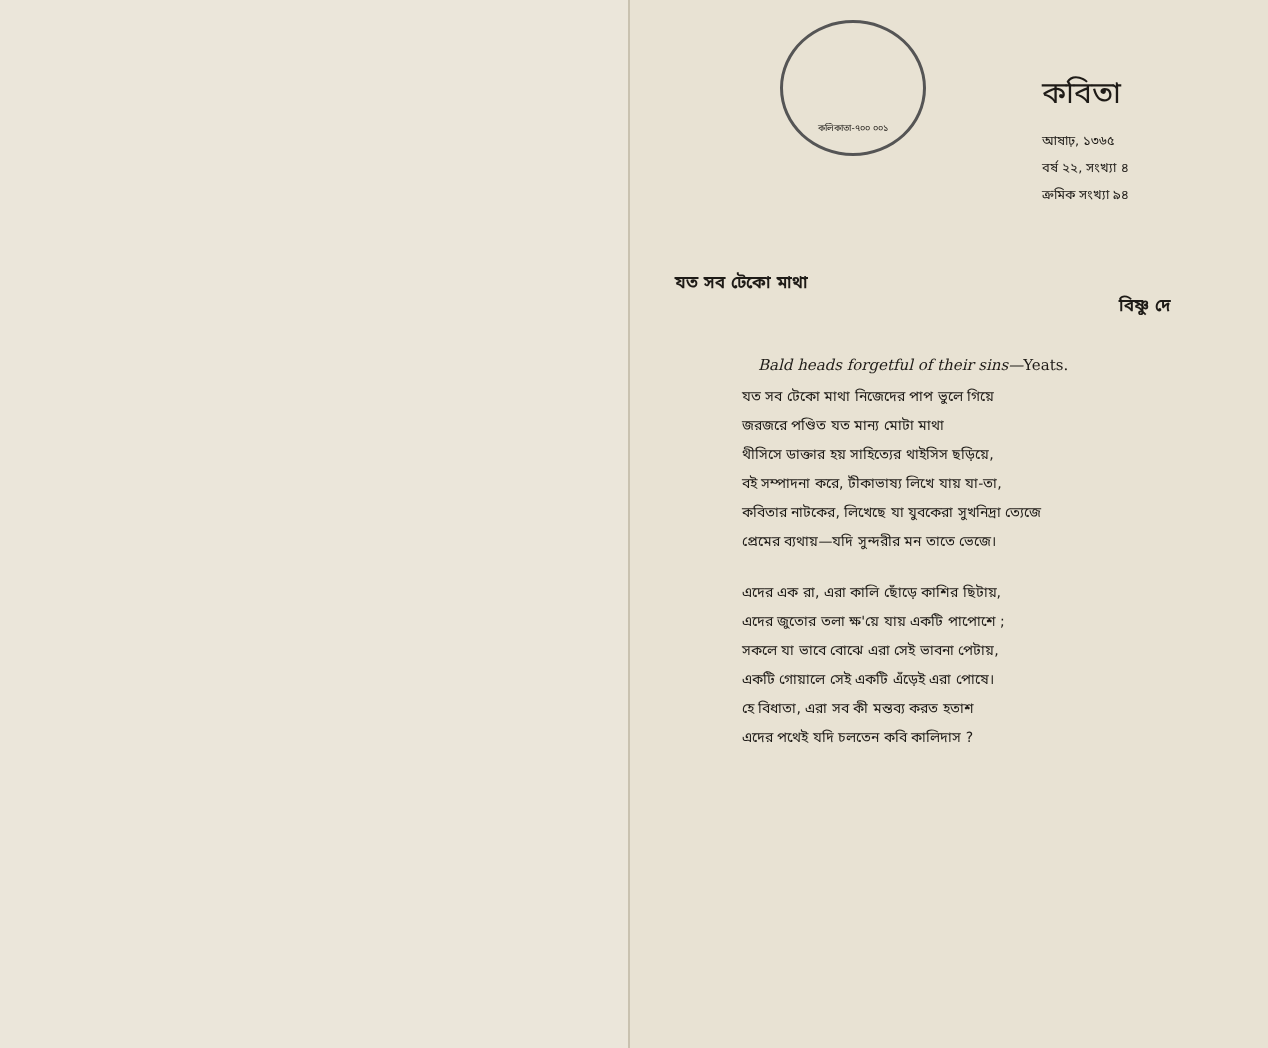কলিকাতা-৭০০ ০০১
কবিতা
আষাঢ়, ১৩৬৫
বর্ষ ২২, সংখ্যা ৪
ক্রমিক সংখ্যা ৯৪
যত সব টেকো মাথা
বিষ্ণু দে
Bald heads forgetful of their sins—Yeats.
যত সব টেকো মাথা নিজেদের পাপ ভুলে গিয়ে
জরজরে পণ্ডিত যত মান্য মোটা মাথা
থীসিসে ডাক্তার হয় সাহিত্যের থাইসিস ছড়িয়ে,
বই সম্পাদনা করে, টীকাভাষ্য লিখে যায় যা-তা,
কবিতার নাটকের, লিখেছে যা যুবকেরা সুখনিদ্রা ত্যেজে
প্রেমের ব্যথায়—যদি সুন্দরীর মন তাতে ভেজে।
এদের এক রা, এরা কালি ছোঁড়ে কাশির ছিটায়,
এদের জুতোর তলা ক্ষ'য়ে যায় একটি পাপোশে ;
সকলে যা ভাবে বোঝে এরা সেই ভাবনা পেটায়,
একটি গোয়ালে সেই একটি এঁড়েই এরা পোষে।
হে বিধাতা, এরা সব কী মন্তব্য করত হতাশ
এদের পথেই যদি চলতেন কবি কালিদাস ?